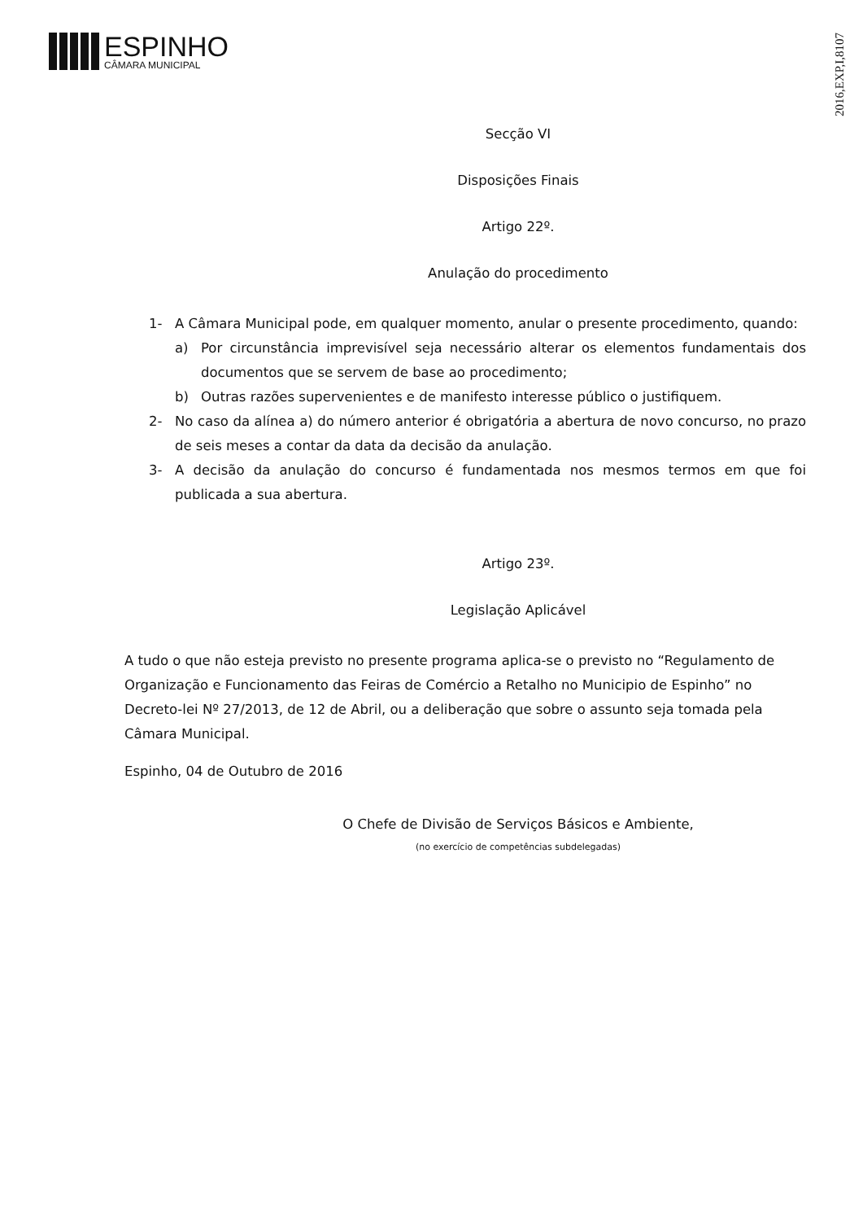ESPINHO
CÂMARA MUNICIPAL
2016,EXP,I,8107
Secção VI
Disposições Finais
Artigo 22º.
Anulação do procedimento
1- A Câmara Municipal pode, em qualquer momento, anular o presente procedimento, quando:
a) Por circunstância imprevisível seja necessário alterar os elementos fundamentais dos documentos que se servem de base ao procedimento;
b) Outras razões supervenientes e de manifesto interesse público o justifiquem.
2- No caso da alínea a) do número anterior é obrigatória a abertura de novo concurso, no prazo de seis meses a contar da data da decisão da anulação.
3- A decisão da anulação do concurso é fundamentada nos mesmos termos em que foi publicada a sua abertura.
Artigo 23º.
Legislação Aplicável
A tudo o que não esteja previsto no presente programa aplica-se o previsto no “Regulamento de Organização e Funcionamento das Feiras de Comércio a Retalho no Municipio de Espinho” no Decreto-lei Nº 27/2013, de 12 de Abril, ou a deliberação que sobre o assunto seja tomada pela Câmara Municipal.
Espinho, 04 de Outubro de 2016
O Chefe de Divisão de Serviços Básicos e Ambiente,
(no exercício de competências subdelegadas)